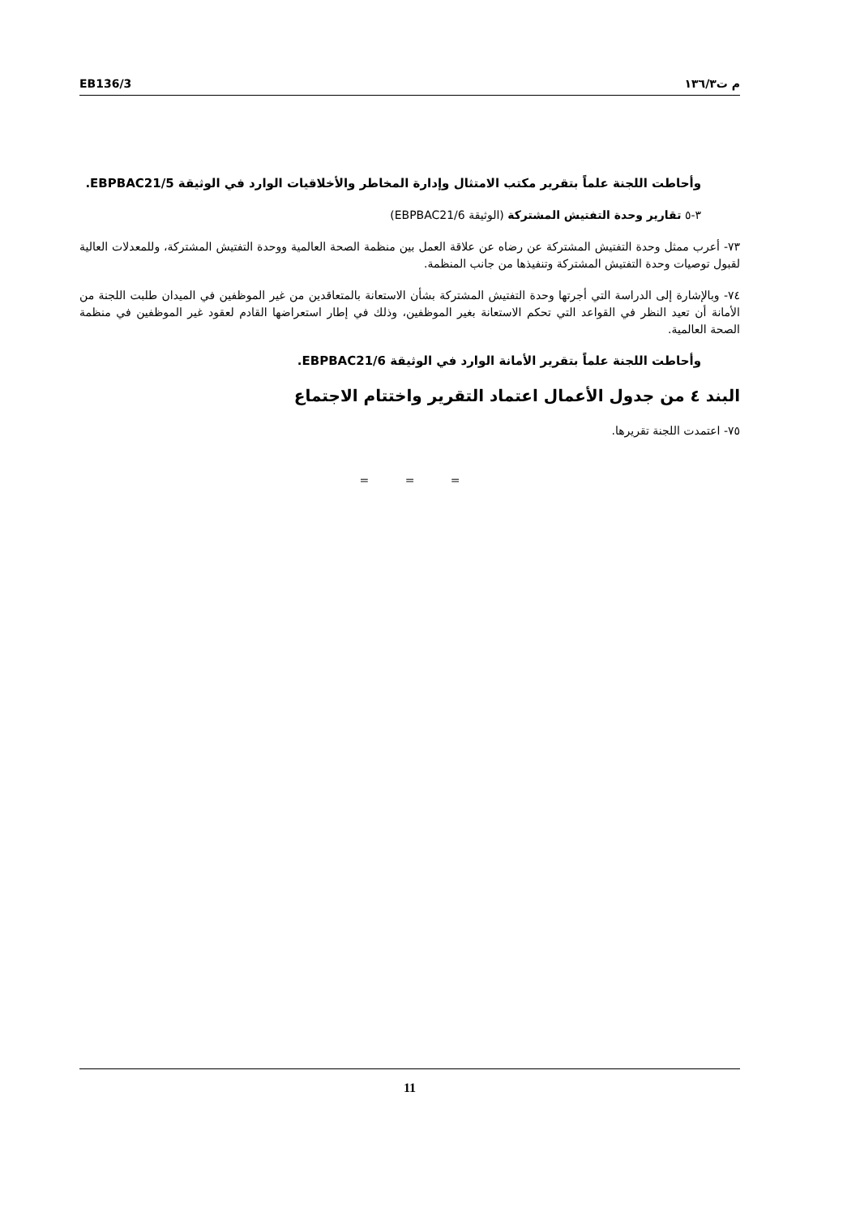EB136/3 م ت١٣٦/٣
وأحاطت اللجنة علماً بتقرير مكتب الامتثال وإدارة المخاطر والأخلاقيات الوارد في الوثيقة EBPBAC21/5.
٣-٥ تقارير وحدة التفتيش المشتركة (الوثيقة EBPBAC21/6)
٧٣- أعرب ممثل وحدة التفتيش المشتركة عن رضاه عن علاقة العمل بين منظمة الصحة العالمية ووحدة التفتيش المشتركة، وللمعدلات العالية لقبول توصيات وحدة التفتيش المشتركة وتنفيذها من جانب المنظمة.
٧٤- وبالإشارة إلى الدراسة التي أجرتها وحدة التفتيش المشتركة بشأن الاستعانة بالمتعاقدين من غير الموظفين في الميدان طلبت اللجنة من الأمانة أن تعيد النظر في القواعد التي تحكم الاستعانة بغير الموظفين، وذلك في إطار استعراضها القادم لعقود غير الموظفين في منظمة الصحة العالمية.
وأحاطت اللجنة علماً بتقرير الأمانة الوارد في الوثيقة EBPBAC21/6.
البند ٤ من جدول الأعمال اعتماد التقرير واختتام الاجتماع
٧٥- اعتمدت اللجنة تقريرها.
= = =
11